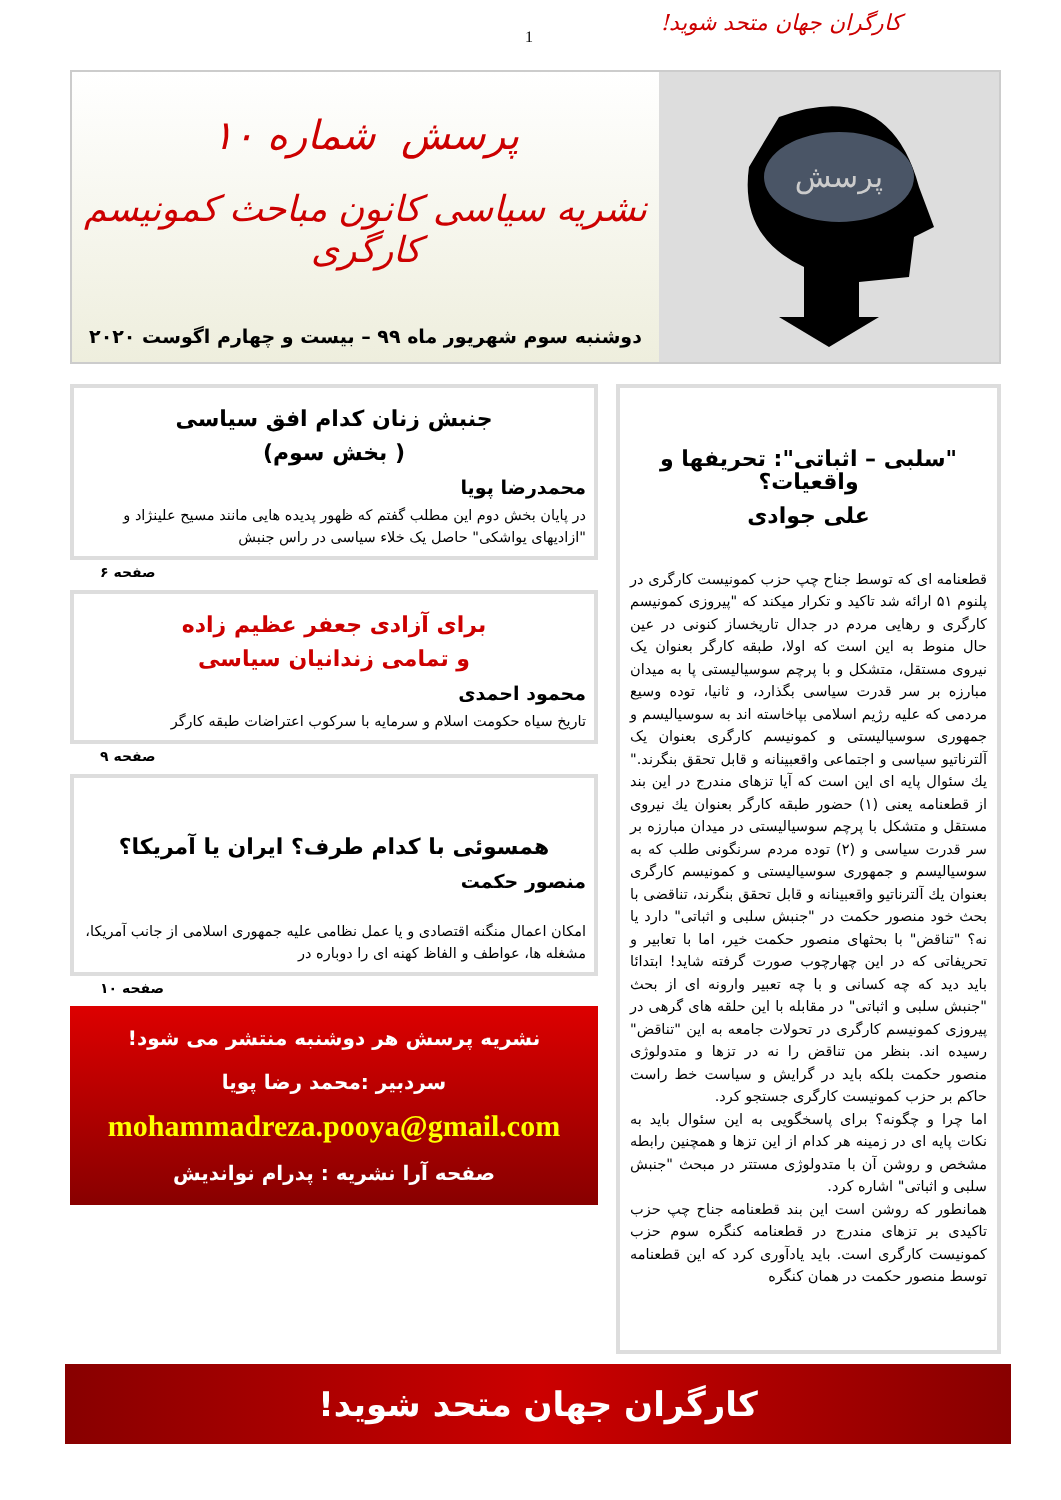کارگران جهان متحد شوید!
1
پرسش
پرسش شماره ۱۰
نشریه سیاسی کانون مباحث کمونیسم کارگری
دوشنبه سوم شهریور ماه ۹۹ – بیست و چهارم اگوست ۲۰۲۰
"سلبی – اثباتی": تحریفها و واقعیات؟
علی جوادی
قطعنامه ای که توسط جناح چپ حزب کمونیست کارگری در پلنوم ۵۱ ارائه شد تاکید و تکرار میکند که "پیروزی کمونیسم کارگری و رهایی مردم در جدال تاریخساز کنونی در عین حال منوط به این است که اولا، طبقه کارگر بعنوان یک نیروی مستقل، متشکل و با پرچم سوسیالیستی پا به میدان مبارزه بر سر قدرت سیاسی بگذارد، و ثانیا، توده وسیع مردمی که علیه رژیم اسلامی بپاخاسته اند به سوسیالیسم و جمهوری سوسیالیستی و کمونیسم کارگری بعنوان یک آلترناتیو سیاسی و اجتماعی واقعبینانه و قابل تحقق بنگرند." يك سئوال پایه ای این است که آیا تزهای مندرج در این بند از قطعنامه یعنی (۱) حضور طبقه کارگر بعنوان يك نیروی مستقل و متشکل با پرچم سوسیالیستی در میدان مبارزه بر سر قدرت سیاسی و (۲) توده مردم سرنگونی طلب که به سوسیالیسم و جمهوری سوسیالیستی و کمونیسم کارگری بعنوان يك آلترناتیو واقعبینانه و قابل تحقق بنگرند، تناقضی با بحث خود منصور حکمت در "جنبش سلبی و اثباتی" دارد یا نه؟ "تناقض" با بحثهای منصور حکمت خیر، اما با تعابیر و تحریفاتی که در این چهارچوب صورت گرفته شاید! ابتدائا باید دید که چه کسانی و با چه تعبیر وارونه ای از بحث "جنبش سلبی و اثباتی" در مقابله با این حلقه های گرهی در پیروزی کمونیسم کارگری در تحولات جامعه به این "تناقض" رسیده اند. بنظر من تناقض را نه در تزها و متدولوژی منصور حکمت بلکه باید در گرایش و سیاست خط راست حاکم بر حزب کمونیست کارگری جستجو کرد.
اما چرا و چگونه؟ برای پاسخگویی به این سئوال باید به نکات پایه ای در زمینه هر کدام از این تزها و همچنین رابطه مشخص و روشن آن با متدولوژی مستتر در مبحث "جنبش سلبی و اثباتی" اشاره کرد.
همانطور که روشن است این بند قطعنامه جناح چپ حزب تاکیدی بر تزهای مندرج در قطعنامه کنگره سوم حزب کمونیست کارگری است. باید یادآوری کرد که این قطعنامه توسط منصور حکمت در همان کنگره
جنبش زنان کدام افق سیاسی
( بخش سوم)
محمدرضا پویا
در پایان بخش دوم این مطلب گفتم که ظهور پدیده هایی مانند مسیح علینژاد و "ازادیهای یواشکی" حاصل یک خلاء سیاسی در راس جنبش
صفحه ۶
برای آزادی جعفر عظیم زاده
و تمامی زندانیان سیاسی
محمود احمدی
تاریخ سیاه حکومت اسلام و سرمایه با سرکوب اعتراضات طبقه کارگر
صفحه ۹
همسوئی با کدام طرف؟ ایران یا آمریکا؟
منصور حکمت
امکان اعمال منگنه اقتصادی و یا عمل نظامی علیه جمهوری اسلامی از جانب آمریکا، مشغله ها، عواطف و الفاظ کهنه ای را دوباره در
صفحه ۱۰
نشریه پرسش هر دوشنبه منتشر می شود!
سردبیر :محمد رضا پویا
mohammadreza.pooya@gmail.com
صفحه آرا نشریه : پدرام نواندیش
کارگران جهان متحد شوید!